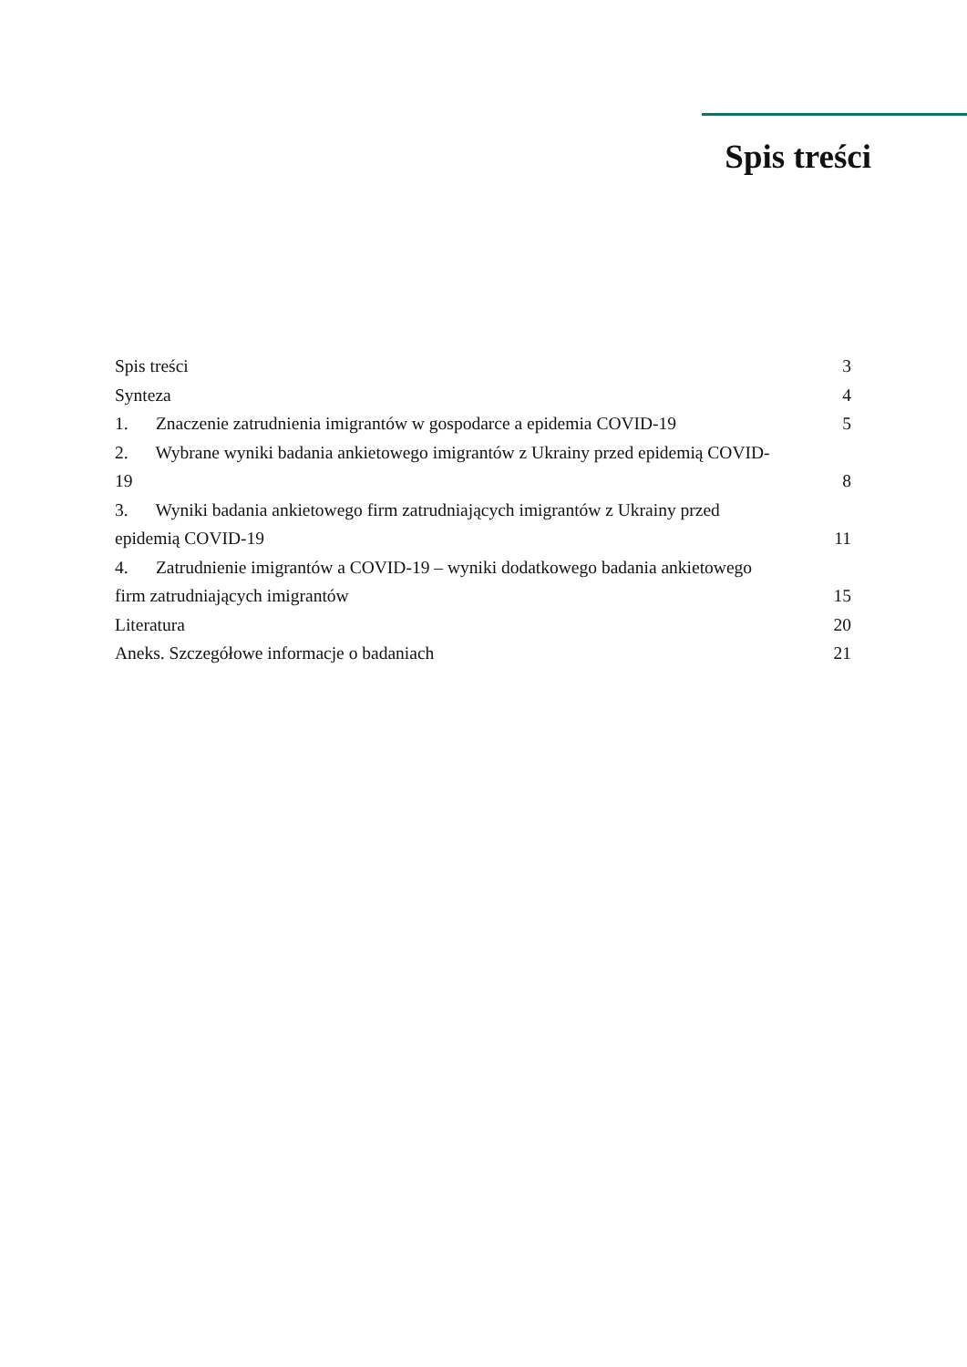Spis treści
Spis treści 3
Synteza 4
1. Znaczenie zatrudnienia imigrantów w gospodarce a epidemia COVID-19 5
2. Wybrane wyniki badania ankietowego imigrantów z Ukrainy przed epidemią COVID-19 8
3. Wyniki badania ankietowego firm zatrudniających imigrantów z Ukrainy przed epidemią COVID-19 11
4. Zatrudnienie imigrantów a COVID-19 – wyniki dodatkowego badania ankietowego firm zatrudniających imigrantów 15
Literatura 20
Aneks. Szczegółowe informacje o badaniach 21